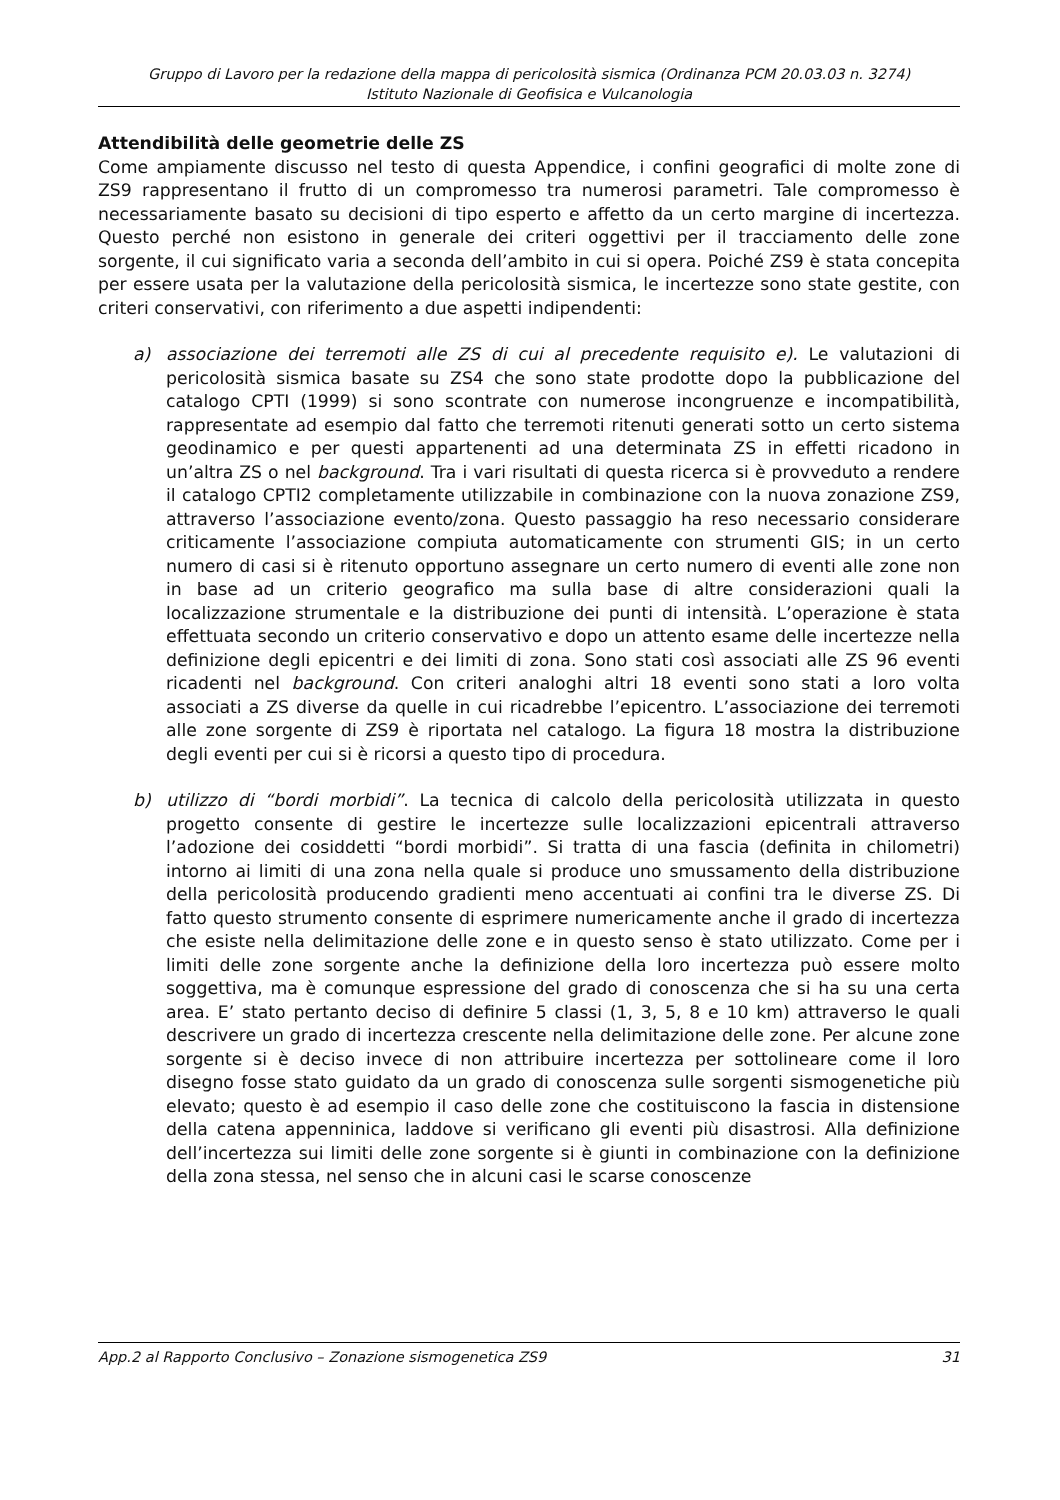Gruppo di Lavoro per la redazione della mappa di pericolosità sismica (Ordinanza PCM 20.03.03 n. 3274)
Istituto Nazionale di Geofisica e Vulcanologia
Attendibilità delle geometrie delle ZS
Come ampiamente discusso nel testo di questa Appendice, i confini geografici di molte zone di ZS9 rappresentano il frutto di un compromesso tra numerosi parametri. Tale compromesso è necessariamente basato su decisioni di tipo esperto e affetto da un certo margine di incertezza. Questo perché non esistono in generale dei criteri oggettivi per il tracciamento delle zone sorgente, il cui significato varia a seconda dell’ambito in cui si opera. Poiché ZS9 è stata concepita per essere usata per la valutazione della pericolosità sismica, le incertezze sono state gestite, con criteri conservativi, con riferimento a due aspetti indipendenti:
a) associazione dei terremoti alle ZS di cui al precedente requisito e). Le valutazioni di pericolosità sismica basate su ZS4 che sono state prodotte dopo la pubblicazione del catalogo CPTI (1999) si sono scontrate con numerose incongruenze e incompatibilità, rappresentate ad esempio dal fatto che terremoti ritenuti generati sotto un certo sistema geodinamico e per questi appartenenti ad una determinata ZS in effetti ricadono in un’altra ZS o nel background. Tra i vari risultati di questa ricerca si è provveduto a rendere il catalogo CPTI2 completamente utilizzabile in combinazione con la nuova zonazione ZS9, attraverso l’associazione evento/zona. Questo passaggio ha reso necessario considerare criticamente l’associazione compiuta automaticamente con strumenti GIS; in un certo numero di casi si è ritenuto opportuno assegnare un certo numero di eventi alle zone non in base ad un criterio geografico ma sulla base di altre considerazioni quali la localizzazione strumentale e la distribuzione dei punti di intensità. L’operazione è stata effettuata secondo un criterio conservativo e dopo un attento esame delle incertezze nella definizione degli epicentri e dei limiti di zona. Sono stati così associati alle ZS 96 eventi ricadenti nel background. Con criteri analoghi altri 18 eventi sono stati a loro volta associati a ZS diverse da quelle in cui ricadrebbe l’epicentro. L’associazione dei terremoti alle zone sorgente di ZS9 è riportata nel catalogo. La figura 18 mostra la distribuzione degli eventi per cui si è ricorsi a questo tipo di procedura.
b) utilizzo di “bordi morbidi”. La tecnica di calcolo della pericolosità utilizzata in questo progetto consente di gestire le incertezze sulle localizzazioni epicentrali attraverso l’adozione dei cosiddetti “bordi morbidi”. Si tratta di una fascia (definita in chilometri) intorno ai limiti di una zona nella quale si produce uno smussamento della distribuzione della pericolosità producendo gradienti meno accentuati ai confini tra le diverse ZS. Di fatto questo strumento consente di esprimere numericamente anche il grado di incertezza che esiste nella delimitazione delle zone e in questo senso è stato utilizzato. Come per i limiti delle zone sorgente anche la definizione della loro incertezza può essere molto soggettiva, ma è comunque espressione del grado di conoscenza che si ha su una certa area. E’ stato pertanto deciso di definire 5 classi (1, 3, 5, 8 e 10 km) attraverso le quali descrivere un grado di incertezza crescente nella delimitazione delle zone. Per alcune zone sorgente si è deciso invece di non attribuire incertezza per sottolineare come il loro disegno fosse stato guidato da un grado di conoscenza sulle sorgenti sismogenetiche più elevato; questo è ad esempio il caso delle zone che costituiscono la fascia in distensione della catena appenninica, laddove si verificano gli eventi più disastrosi. Alla definizione dell’incertezza sui limiti delle zone sorgente si è giunti in combinazione con la definizione della zona stessa, nel senso che in alcuni casi le scarse conoscenze
App.2 al Rapporto Conclusivo – Zonazione sismogenetica ZS9 31